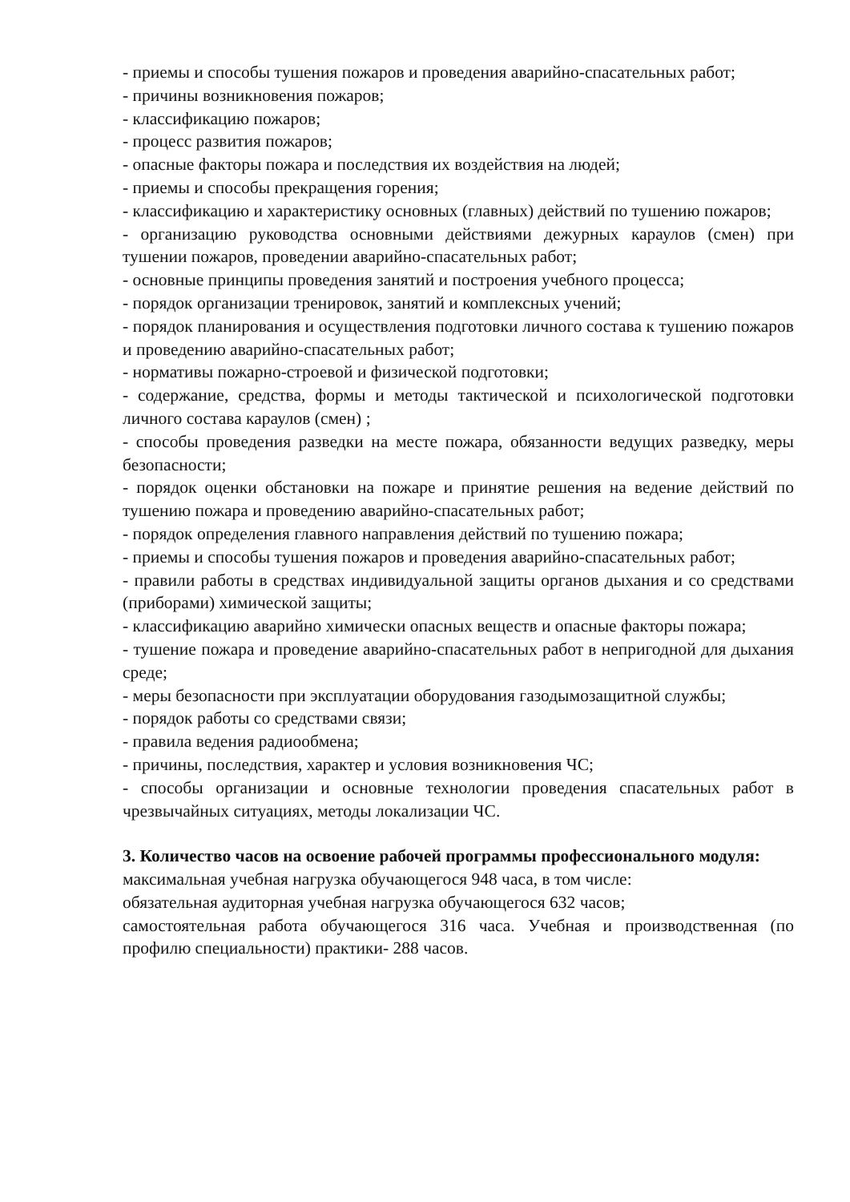- приемы и способы тушения пожаров и проведения аварийно-спасательных работ;
- причины возникновения пожаров;
- классификацию пожаров;
- процесс развития пожаров;
- опасные факторы пожара и последствия их воздействия на людей;
- приемы и способы прекращения горения;
- классификацию и характеристику основных (главных) действий по тушению пожаров;
- организацию руководства основными действиями дежурных караулов (смен) при тушении пожаров, проведении аварийно-спасательных работ;
- основные принципы проведения занятий и построения учебного процесса;
- порядок организации тренировок, занятий и комплексных учений;
- порядок планирования и осуществления подготовки личного состава к тушению пожаров и проведению аварийно-спасательных работ;
- нормативы пожарно-строевой и физической подготовки;
- содержание, средства, формы и методы тактической и психологической подготовки личного состава караулов (смен) ;
- способы проведения разведки на месте пожара, обязанности ведущих разведку, меры безопасности;
- порядок оценки обстановки на пожаре и принятие решения на ведение действий по тушению пожара и проведению аварийно-спасательных работ;
- порядок определения главного направления действий по тушению пожара;
- приемы и способы тушения пожаров и проведения аварийно-спасательных работ;
- правили работы в средствах индивидуальной защиты органов дыхания и со средствами (приборами) химической защиты;
- классификацию аварийно химически опасных веществ и опасные факторы пожара;
- тушение пожара и проведение аварийно-спасательных работ в непригодной для дыхания среде;
- меры безопасности при эксплуатации оборудования газодымозащитной службы;
- порядок работы со средствами связи;
- правила ведения радиообмена;
- причины, последствия, характер и условия возникновения ЧС;
- способы организации и основные технологии проведения спасательных работ в чрезвычайных ситуациях, методы локализации ЧС.
3. Количество часов на освоение рабочей программы профессионального модуля:
максимальная учебная нагрузка обучающегося 948 часа, в том числе:
обязательная аудиторная учебная нагрузка обучающегося 632 часов;
самостоятельная работа обучающегося 316 часа. Учебная и производственная (по профилю специальности) практики- 288 часов.